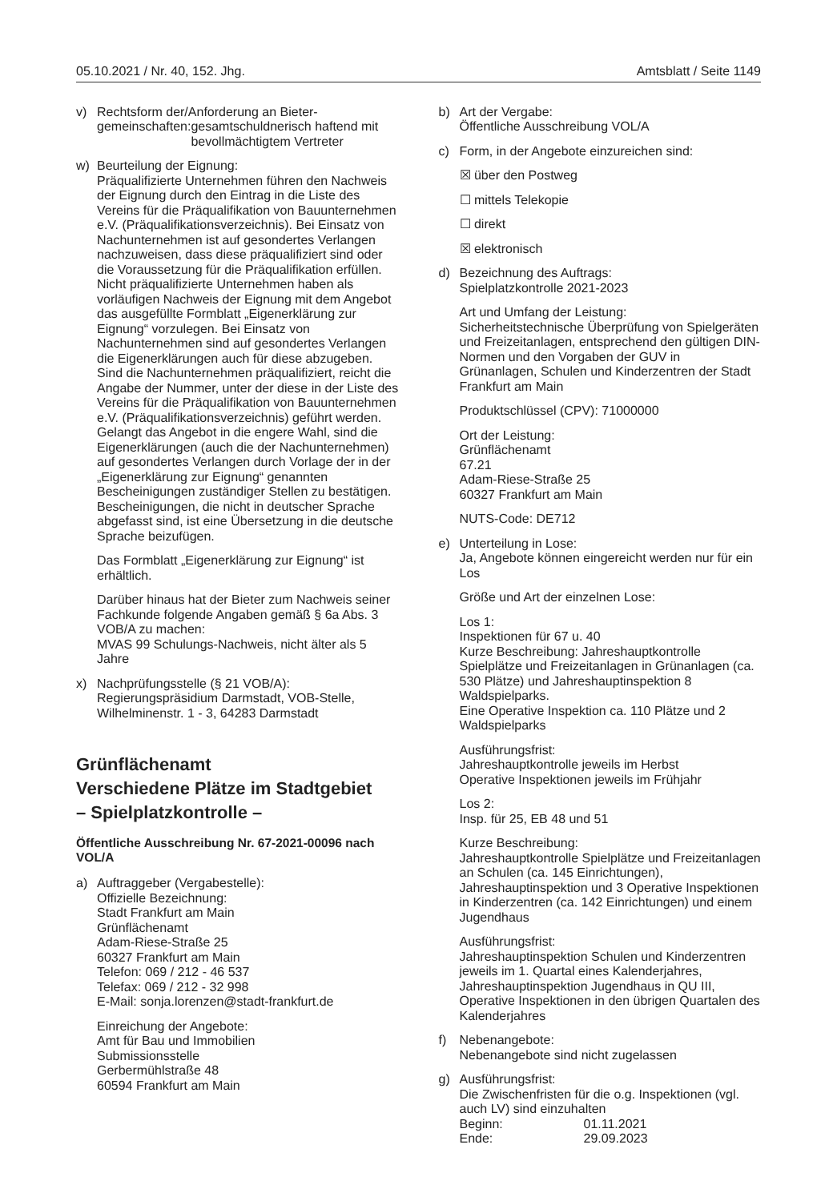05.10.2021 / Nr. 40, 152. Jhg. Amtsblatt / Seite 1149
v) Rechtsform der/Anforderung an Bieter-
gemeinschaften: gesamtschuldnerisch haftend mit bevollmächtigtem Vertreter
w) Beurteilung der Eignung:
Präqualifizierte Unternehmen führen den Nachweis der Eignung durch den Eintrag in die Liste des Vereins für die Präqualifikation von Bauunternehmen e.V. (Präqualifikationsverzeichnis). Bei Einsatz von Nachunternehmen ist auf gesondertes Verlangen nachzuweisen, dass diese präqualifiziert sind oder die Voraussetzung für die Präqualifikation erfüllen.
Nicht präqualifizierte Unternehmen haben als vorläufigen Nachweis der Eignung mit dem Angebot das ausgefüllte Formblatt „Eigenerklärung zur Eignung“ vorzulegen. Bei Einsatz von Nachunternehmen sind auf gesondertes Verlangen die Eigenerklärungen auch für diese abzugeben. Sind die Nachunternehmen präqualifiziert, reicht die Angabe der Nummer, unter der diese in der Liste des Vereins für die Präqualifikation von Bauunternehmen e.V. (Präqualifikationsverzeichnis) geführt werden.
Gelangt das Angebot in die engere Wahl, sind die Eigenerklärungen (auch die der Nachunternehmen) auf gesondertes Verlangen durch Vorlage der in der „Eigenerklärung zur Eignung“ genannten Bescheinigungen zuständiger Stellen zu bestätigen. Bescheinigungen, die nicht in deutscher Sprache abgefasst sind, ist eine Übersetzung in die deutsche Sprache beizufügen.
Das Formblatt „Eigenerklärung zur Eignung“ ist erhältlich.
Darüber hinaus hat der Bieter zum Nachweis seiner Fachkunde folgende Angaben gemäß § 6a Abs. 3 VOB/A zu machen:
MVAS 99 Schulungs-Nachweis, nicht älter als 5 Jahre
x) Nachprüfungsstelle (§ 21 VOB/A):
Regierungspräsidium Darmstadt, VOB-Stelle, Wilhelminenstr. 1 - 3, 64283 Darmstadt
Grünflächenamt
Verschiedene Plätze im Stadtgebiet
– Spielplatzkontrolle –
Öffentliche Ausschreibung Nr. 67-2021-00096 nach VOL/A
a) Auftraggeber (Vergabestelle):
Offizielle Bezeichnung:
Stadt Frankfurt am Main
Grünflächenamt
Adam-Riese-Straße 25
60327 Frankfurt am Main
Telefon: 069 / 212 - 46 537
Telefax: 069 / 212 - 32 998
E-Mail: sonja.lorenzen@stadt-frankfurt.de
Einreichung der Angebote:
Amt für Bau und Immobilien
Submissionsstelle
Gerbermühlstraße 48
60594 Frankfurt am Main
b) Art der Vergabe:
Öffentliche Ausschreibung VOL/A
c) Form, in der Angebote einzureichen sind:
☒ über den Postweg
☐ mittels Telekopie
☐ direkt
☒ elektronisch
d) Bezeichnung des Auftrags:
Spielplatzkontrolle 2021-2023
Art und Umfang der Leistung:
Sicherheitstechnische Überprüfung von Spielgeräten und Freizeitanlagen, entsprechend den gültigen DIN-Normen und den Vorgaben der GUV in Grünanlagen, Schulen und Kinderzentren der Stadt Frankfurt am Main
Produktschlüssel (CPV): 71000000
Ort der Leistung:
Grünflächenamt
67.21
Adam-Riese-Straße 25
60327 Frankfurt am Main
NUTS-Code: DE712
e) Unterteilung in Lose:
Ja, Angebote können eingereicht werden nur für ein Los
Größe und Art der einzelnen Lose:
Los 1:
Inspektionen für 67 u. 40
Kurze Beschreibung: Jahreshauptkontrolle Spielplätze und Freizeitanlagen in Grünanlagen (ca. 530 Plätze) und Jahreshauptinspektion 8 Waldspielparks.
Eine Operative Inspektion ca. 110 Plätze und 2 Waldspielparks
Ausführungsfrist:
Jahreshauptkontrolle jeweils im Herbst
Operative Inspektionen jeweils im Frühjahr
Los 2:
Insp. für 25, EB 48 und 51
Kurze Beschreibung:
Jahreshauptkontrolle Spielplätze und Freizeitanlagen an Schulen (ca. 145 Einrichtungen), Jahreshauptinspektion und 3 Operative Inspektionen in Kinderzentren (ca. 142 Einrichtungen) und einem Jugendhaus
Ausführungsfrist:
Jahreshauptinspektion Schulen und Kinderzentren jeweils im 1. Quartal eines Kalenderjahres, Jahreshauptinspektion Jugendhaus in QU III, Operative Inspektionen in den übrigen Quartalen des Kalenderjahres
f) Nebenangebote:
Nebenangebote sind nicht zugelassen
g) Ausführungsfrist:
Die Zwischenfristen für die o.g. Inspektionen (vgl. auch LV) sind einzuhalten
Beginn: 01.11.2021
Ende: 29.09.2023